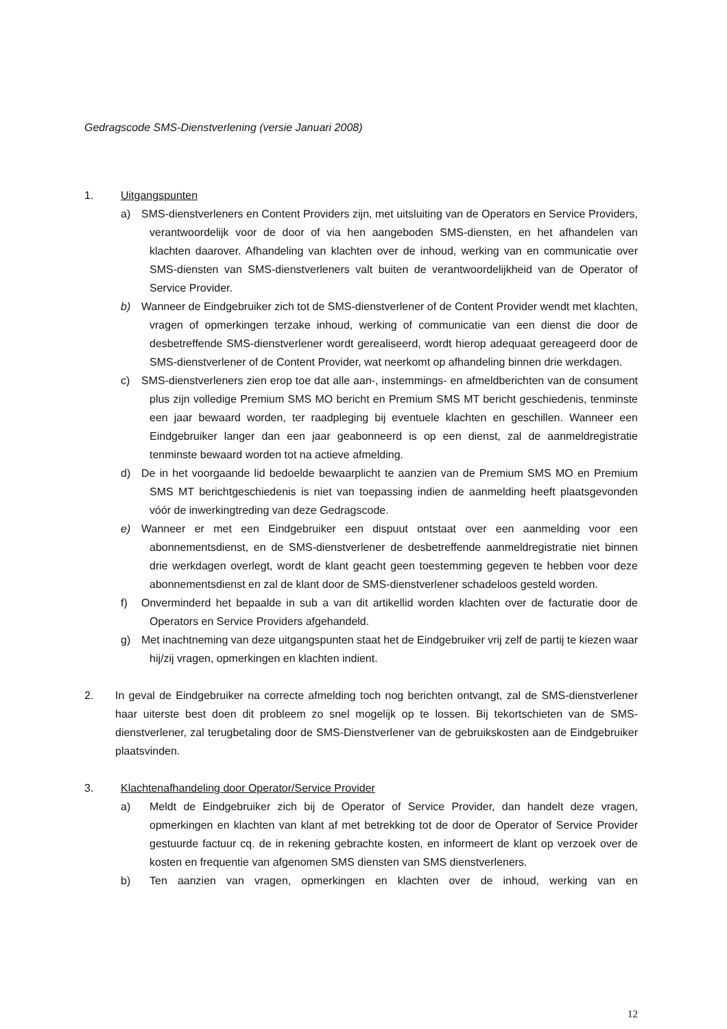Gedragscode SMS-Dienstverlening (versie Januari 2008)
1. Uitgangspunten
a) SMS-dienstverleners en Content Providers zijn, met uitsluiting van de Operators en Service Providers, verantwoordelijk voor de door of via hen aangeboden SMS-diensten, en het afhandelen van klachten daarover. Afhandeling van klachten over de inhoud, werking van en communicatie over SMS-diensten van SMS-dienstverleners valt buiten de verantwoordelijkheid van de Operator of Service Provider.
b) Wanneer de Eindgebruiker zich tot de SMS-dienstverlener of de Content Provider wendt met klachten, vragen of opmerkingen terzake inhoud, werking of communicatie van een dienst die door de desbetreffende SMS-dienstverlener wordt gerealiseerd, wordt hierop adequaat gereageerd door de SMS-dienstverlener of de Content Provider, wat neerkomt op afhandeling binnen drie werkdagen.
c) SMS-dienstverleners zien erop toe dat alle aan-, instemmings- en afmeldberichten van de consument plus zijn volledige Premium SMS MO bericht en Premium SMS MT bericht geschiedenis, tenminste een jaar bewaard worden, ter raadpleging bij eventuele klachten en geschillen. Wanneer een Eindgebruiker langer dan een jaar geabonneerd is op een dienst, zal de aanmeldregistratie tenminste bewaard worden tot na actieve afmelding.
d) De in het voorgaande lid bedoelde bewaarplicht te aanzien van de Premium SMS MO en Premium SMS MT berichtgeschiedenis is niet van toepassing indien de aanmelding heeft plaatsgevonden vóór de inwerkingtreding van deze Gedragscode.
e) Wanneer er met een Eindgebruiker een dispuut ontstaat over een aanmelding voor een abonnementsdienst, en de SMS-dienstverlener de desbetreffende aanmeldregistratie niet binnen drie werkdagen overlegt, wordt de klant geacht geen toestemming gegeven te hebben voor deze abonnementsdienst en zal de klant door de SMS-dienstverlener schadeloos gesteld worden.
f) Onverminderd het bepaalde in sub a van dit artikellid worden klachten over de facturatie door de Operators en Service Providers afgehandeld.
g) Met inachtneming van deze uitgangspunten staat het de Eindgebruiker vrij zelf de partij te kiezen waar hij/zij vragen, opmerkingen en klachten indient.
2. In geval de Eindgebruiker na correcte afmelding toch nog berichten ontvangt, zal de SMS-dienstverlener haar uiterste best doen dit probleem zo snel mogelijk op te lossen. Bij tekortschieten van de SMS-dienstverlener, zal terugbetaling door de SMS-Dienstverlener van de gebruikskosten aan de Eindgebruiker plaatsvinden.
3. Klachtenafhandeling door Operator/Service Provider
a) Meldt de Eindgebruiker zich bij de Operator of Service Provider, dan handelt deze vragen, opmerkingen en klachten van klant af met betrekking tot de door de Operator of Service Provider gestuurde factuur cq. de in rekening gebrachte kosten, en informeert de klant op verzoek over de kosten en frequentie van afgenomen SMS diensten van SMS dienstverleners.
b) Ten aanzien van vragen, opmerkingen en klachten over de inhoud, werking van en
12